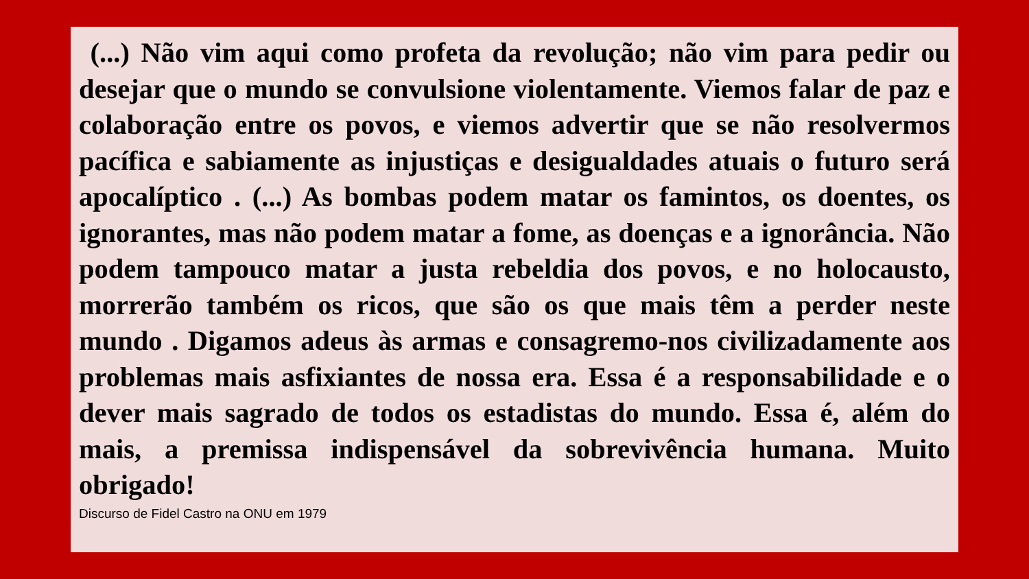(...) Não vim aqui como profeta da revolução; não vim para pedir ou desejar que o mundo se convulsione violentamente. Viemos falar de paz e colaboração entre os povos, e viemos advertir que se não resolvermos pacífica e sabiamente as injustiças e desigualdades atuais o futuro será apocalíptico . (...) As bombas podem matar os famintos, os doentes, os ignorantes, mas não podem matar a fome, as doenças e a ignorância. Não podem tampouco matar a justa rebeldia dos povos, e no holocausto, morrerão também os ricos, que são os que mais têm a perder neste mundo . Digamos adeus às armas e consagremo-nos civilizadamente aos problemas mais asfixiantes de nossa era. Essa é a responsabilidade e o dever mais sagrado de todos os estadistas do mundo. Essa é, além do mais, a premissa indispensável da sobrevivência humana. Muito obrigado!
Discurso de Fidel Castro na ONU em 1979